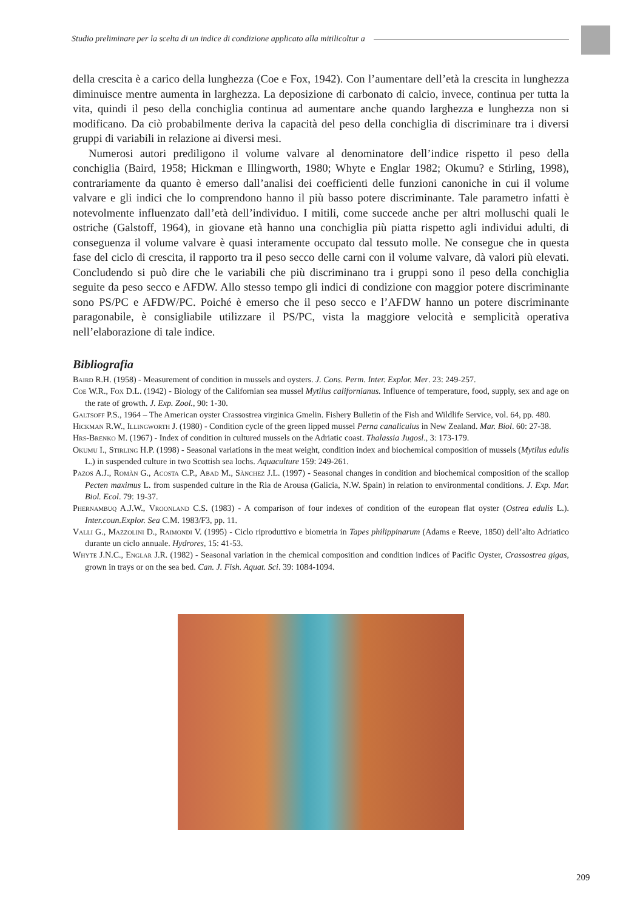Studio preliminare per la scelta di un indice di condizione applicato alla mitilicoltur a
della crescita è a carico della lunghezza (Coe e Fox, 1942). Con l’aumentare dell’età la crescita in lunghezza diminuisce mentre aumenta in larghezza. La deposizione di carbonato di calcio, invece, continua per tutta la vita, quindi il peso della conchiglia continua ad aumentare anche quando larghezza e lunghezza non si modificano. Da ciò probabilmente deriva la capacità del peso della conchiglia di discriminare tra i diversi gruppi di variabili in relazione ai diversi mesi.
Numerosi autori prediligono il volume valvare al denominatore dell’indice rispetto il peso della conchiglia (Baird, 1958; Hickman e Illingworth, 1980; Whyte e Englar 1982; Okumu? e Stirling, 1998), contrariamente da quanto è emerso dall’analisi dei coefficienti delle funzioni canoniche in cui il volume valvare e gli indici che lo comprendono hanno il più basso potere discriminante. Tale parametro infatti è notevolmente influenzato dall’età dell’individuo. I mitili, come succede anche per altri molluschi quali le ostriche (Galstoff, 1964), in giovane età hanno una conchiglia più piatta rispetto agli individui adulti, di conseguenza il volume valvare è quasi interamente occupato dal tessuto molle. Ne consegue che in questa fase del ciclo di crescita, il rapporto tra il peso secco delle carni con il volume valvare, dà valori più elevati. Concludendo si può dire che le variabili che più discriminano tra i gruppi sono il peso della conchiglia seguite da peso secco e AFDW. Allo stesso tempo gli indici di condizione con maggior potere discriminante sono PS/PC e AFDW/PC. Poiché è emerso che il peso secco e l’AFDW hanno un potere discriminante paragonabile, è consigliabile utilizzare il PS/PC, vista la maggiore velocità e semplicità operativa nell’elaborazione di tale indice.
Bibliografia
Baird R.H. (1958) - Measurement of condition in mussels and oysters. J. Cons. Perm. Inter. Explor. Mer. 23: 249-257.
Coe W.R., Fox D.L. (1942) - Biology of the Californian sea mussel Mytilus californianus. Influence of temperature, food, supply, sex and age on the rate of growth. J. Exp. Zool., 90: 1-30.
Galtsoff P.S., 1964 – The American oyster Crassostrea virginica Gmelin. Fishery Bulletin of the Fish and Wildlife Service, vol. 64, pp. 480.
Hickman R.W., Illingworth J. (1980) - Condition cycle of the green lipped mussel Perna canaliculus in New Zealand. Mar. Biol. 60: 27-38.
Hrs-Brenko M. (1967) - Index of condition in cultured mussels on the Adriatic coast. Thalassia Jugosl., 3: 173-179.
Okumu I., Stirling H.P. (1998) - Seasonal variations in the meat weight, condition index and biochemical composition of mussels (Mytilus edulis L.) in suspended culture in two Scottish sea lochs. Aquaculture 159: 249-261.
Pazos A.J., Romàn G., Acosta C.P., Abad M., Sànchez J.L. (1997) - Seasonal changes in condition and biochemical composition of the scallop Pecten maximus L. from suspended culture in the Ria de Arousa (Galicia, N.W. Spain) in relation to environmental conditions. J. Exp. Mar. Biol. Ecol. 79: 19-37.
Phernambuq A.J.W., Vroonland C.S. (1983) - A comparison of four indexes of condition of the european flat oyster (Ostrea edulis L.). Inter.coun.Explor. Sea C.M. 1983/F3, pp. 11.
Valli G., Mazzolini D., Raimondi V. (1995) - Ciclo riproduttivo e biometria in Tapes philippinarum (Adams e Reeve, 1850) dell’alto Adriatico durante un ciclo annuale. Hydrores, 15: 41-53.
Whyte J.N.C., Englar J.R. (1982) - Seasonal variation in the chemical composition and condition indices of Pacific Oyster, Crassostrea gigas, grown in trays or on the sea bed. Can. J. Fish. Aquat. Sci. 39: 1084-1094.
209